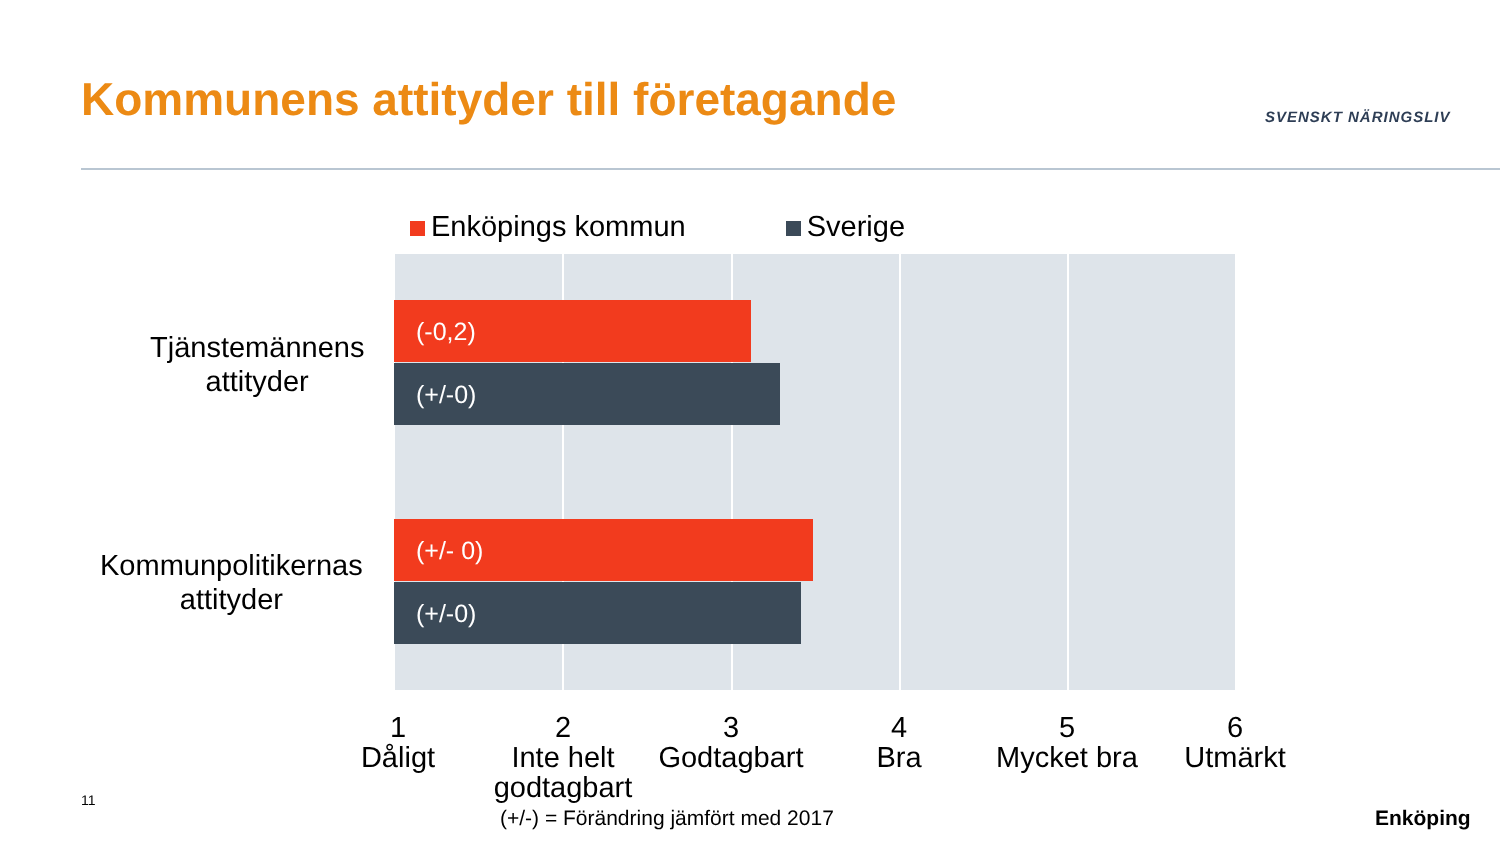Kommunens attityder till företagande
SVENSKT NÄRINGSLIV
Enköpings kommun Sverige
Tjänstemännens
attityder
(-0,2)
(+/-0)
Kommunpolitikernas
attityder
(+/- 0)
(+/-0)
1
Dåligt
2
Inte helt
godtagbart
3
Godtagbart
4
Bra
5
Mycket bra
6
Utmärkt
11
(+/-) = Förändring jämfört med 2017
Enköping